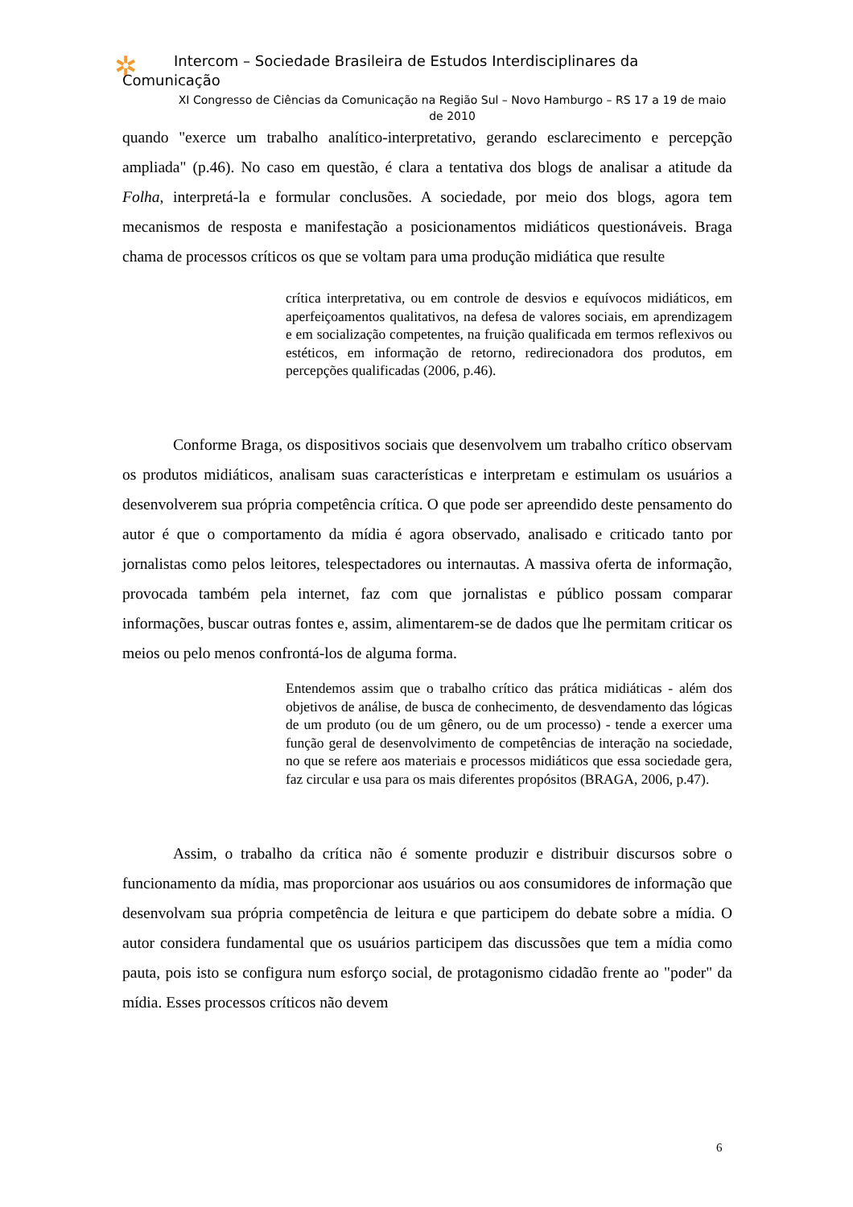✲
Intercom – Sociedade Brasileira de Estudos Interdisciplinares da
Comunicação
XI Congresso de Ciências da Comunicação na Região Sul – Novo Hamburgo – RS 17 a 19 de maio de 2010
quando "exerce um trabalho analítico-interpretativo, gerando esclarecimento e percepção ampliada" (p.46). No caso em questão, é clara a tentativa dos blogs de analisar a atitude da Folha, interpretá-la e formular conclusões. A sociedade, por meio dos blogs, agora tem mecanismos de resposta e manifestação a posicionamentos midiáticos questionáveis. Braga chama de processos críticos os que se voltam para uma produção midiática que resulte
crítica interpretativa, ou em controle de desvios e equívocos midiáticos, em aperfeiçoamentos qualitativos, na defesa de valores sociais, em aprendizagem e em socialização competentes, na fruição qualificada em termos reflexivos ou estéticos, em informação de retorno, redirecionadora dos produtos, em percepções qualificadas (2006, p.46).
Conforme Braga, os dispositivos sociais que desenvolvem um trabalho crítico observam os produtos midiáticos, analisam suas características e interpretam e estimulam os usuários a desenvolverem sua própria competência crítica. O que pode ser apreendido deste pensamento do autor é que o comportamento da mídia é agora observado, analisado e criticado tanto por jornalistas como pelos leitores, telespectadores ou internautas. A massiva oferta de informação, provocada também pela internet, faz com que jornalistas e público possam comparar informações, buscar outras fontes e, assim, alimentarem-se de dados que lhe permitam criticar os meios ou pelo menos confrontá-los de alguma forma.
Entendemos assim que o trabalho crítico das prática midiáticas - além dos objetivos de análise, de busca de conhecimento, de desvendamento das lógicas de um produto (ou de um gênero, ou de um processo) - tende a exercer uma função geral de desenvolvimento de competências de interação na sociedade, no que se refere aos materiais e processos midiáticos que essa sociedade gera, faz circular e usa para os mais diferentes propósitos (BRAGA, 2006, p.47).
Assim, o trabalho da crítica não é somente produzir e distribuir discursos sobre o funcionamento da mídia, mas proporcionar aos usuários ou aos consumidores de informação que desenvolvam sua própria competência de leitura e que participem do debate sobre a mídia. O autor considera fundamental que os usuários participem das discussões que tem a mídia como pauta, pois isto se configura num esforço social, de protagonismo cidadão frente ao "poder" da mídia. Esses processos críticos não devem
6